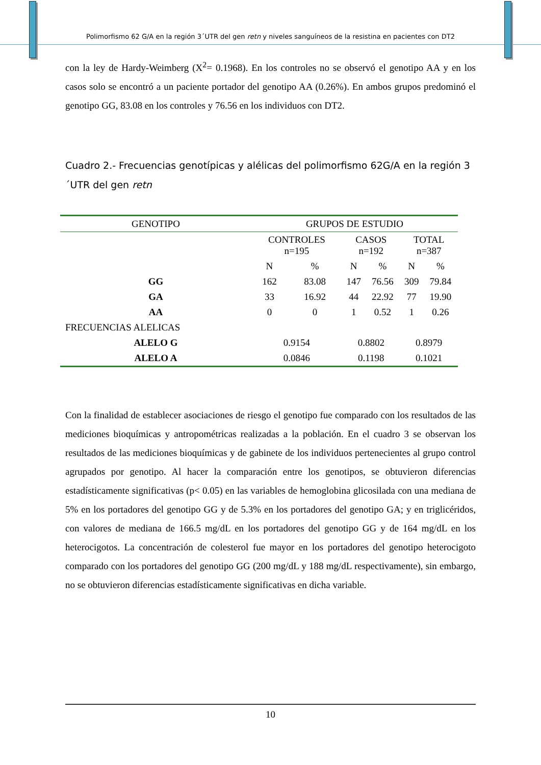Polimorfismo 62 G/A en la región 3´UTR del gen retn y niveles sanguíneos de la resistina en pacientes con DT2
con la ley de Hardy-Weimberg (X<sup>2</sup>= 0.1968). En los controles no se observó el genotipo AA y en los casos solo se encontró a un paciente portador del genotipo AA (0.26%). En ambos grupos predominó el genotipo GG, 83.08 en los controles y 76.56 en los individuos con DT2.
Cuadro 2.- Frecuencias genotípicas y alélicas del polimorfismo 62G/A en la región 3´UTR del gen retn
| GENOTIPO | GRUPOS DE ESTUDIO | | | | | |
| --- | --- | --- | --- | --- | --- | --- |
| | CONTROLES n=195 | | CASOS n=192 | | TOTAL n=387 | |
| | N | % | N | % | N | % |
| GG | 162 | 83.08 | 147 | 76.56 | 309 | 79.84 |
| GA | 33 | 16.92 | 44 | 22.92 | 77 | 19.90 |
| AA | 0 | 0 | 1 | 0.52 | 1 | 0.26 |
| FRECUENCIAS ALELICAS | | | | | | |
| ALELO G | 0.9154 | | 0.8802 | | 0.8979 | |
| ALELO A | 0.0846 | | 0.1198 | | 0.1021 | |
Con la finalidad de establecer asociaciones de riesgo el genotipo fue comparado con los resultados de las mediciones bioquímicas y antropométricas realizadas a la población. En el cuadro 3 se observan los resultados de las mediciones bioquímicas y de gabinete de los individuos pertenecientes al grupo control agrupados por genotipo. Al hacer la comparación entre los genotipos, se obtuvieron diferencias estadísticamente significativas (p< 0.05) en las variables de hemoglobina glicosilada con una mediana de 5% en los portadores del genotipo GG y de 5.3% en los portadores del genotipo GA; y en triglicéridos, con valores de mediana de 166.5 mg/dL en los portadores del genotipo GG y de 164 mg/dL en los heterocigotos. La concentración de colesterol fue mayor en los portadores del genotipo heterocigoto comparado con los portadores del genotipo GG (200 mg/dL y 188 mg/dL respectivamente), sin embargo, no se obtuvieron diferencias estadísticamente significativas en dicha variable.
10